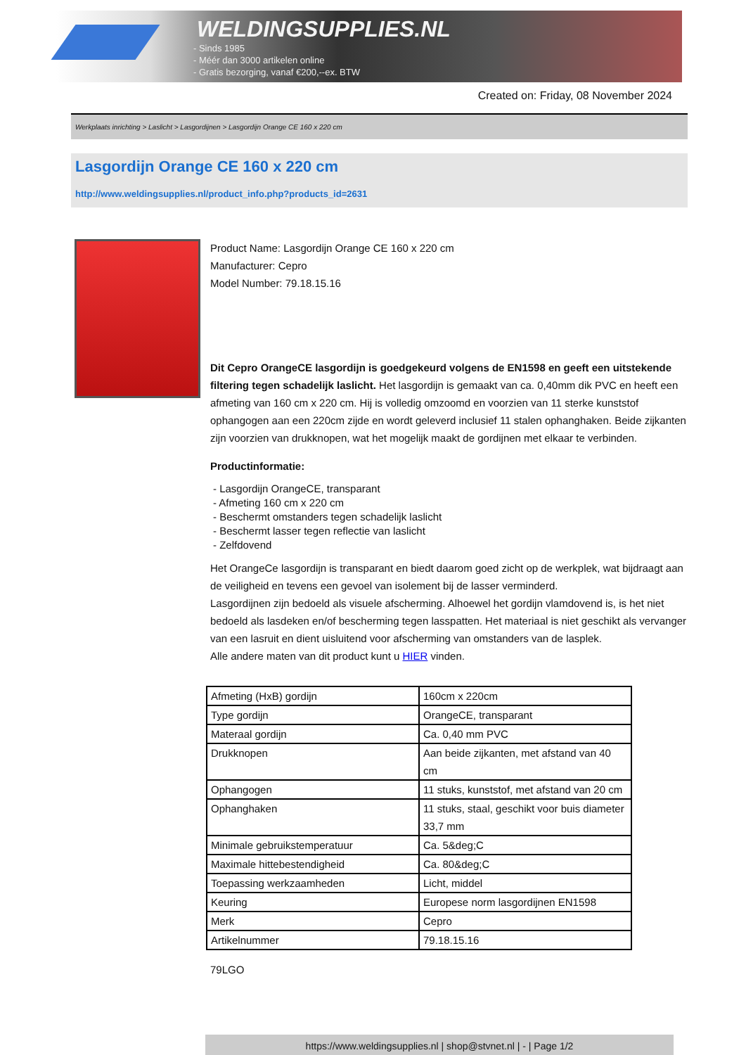WELDINGSUPPLIES.NL
- Sinds 1985
- Méér dan 3000 artikelen online
- Gratis bezorging, vanaf €200,--ex. BTW
Created on: Friday, 08 November 2024
Werkplaats inrichting > Laslicht > Lasgordijnen > Lasgordijn Orange CE 160 x 220 cm
Lasgordijn Orange CE 160 x 220 cm
http://www.weldingsupplies.nl/product_info.php?products_id=2631
Product Name: Lasgordijn Orange CE 160 x 220 cm
Manufacturer: Cepro
Model Number: 79.18.15.16
Dit Cepro OrangeCE lasgordijn is goedgekeurd volgens de EN1598 en geeft een uitstekende filtering tegen schadelijk laslicht. Het lasgordijn is gemaakt van ca. 0,40mm dik PVC en heeft een afmeting van 160 cm x 220 cm. Hij is volledig omzoomd en voorzien van 11 sterke kunststof ophangogen aan een 220cm zijde en wordt geleverd inclusief 11 stalen ophanghaken. Beide zijkanten zijn voorzien van drukknopen, wat het mogelijk maakt de gordijnen met elkaar te verbinden.
Productinformatie:
- Lasgordijn OrangeCE, transparant
- Afmeting 160 cm x 220 cm
- Beschermt omstanders tegen schadelijk laslicht
- Beschermt lasser tegen reflectie van laslicht
- Zelfdovend
Het OrangeCe lasgordijn is transparant en biedt daarom goed zicht op de werkplek, wat bijdraagt aan de veiligheid en tevens een gevoel van isolement bij de lasser verminderd.
Lasgordijnen zijn bedoeld als visuele afscherming. Alhoewel het gordijn vlamdovend is, is het niet bedoeld als lasdeken en/of bescherming tegen lasspatten. Het materiaal is niet geschikt als vervanger van een lasruit en dient uisluitend voor afscherming van omstanders van de lasplek.
Alle andere maten van dit product kunt u HIER vinden.
| Afmeting (HxB) gordijn | 160cm x 220cm |
| Type gordijn | OrangeCE, transparant |
| Materaal gordijn | Ca. 0,40 mm PVC |
| Drukknopen | Aan beide zijkanten, met afstand van 40 cm |
| Ophangogen | 11 stuks, kunststof, met afstand van 20 cm |
| Ophanghaken | 11 stuks, staal, geschikt voor buis diameter 33,7 mm |
| Minimale gebruikstemperatuur | Ca. 5&deg;C |
| Maximale hittebestendigheid | Ca. 80&deg;C |
| Toepassing werkzaamheden | Licht, middel |
| Keuring | Europese norm lasgordijnen EN1598 |
| Merk | Cepro |
| Artikelnummer | 79.18.15.16 |
79LGO
https://www.weldingsupplies.nl | shop@stvnet.nl | - | Page 1/2